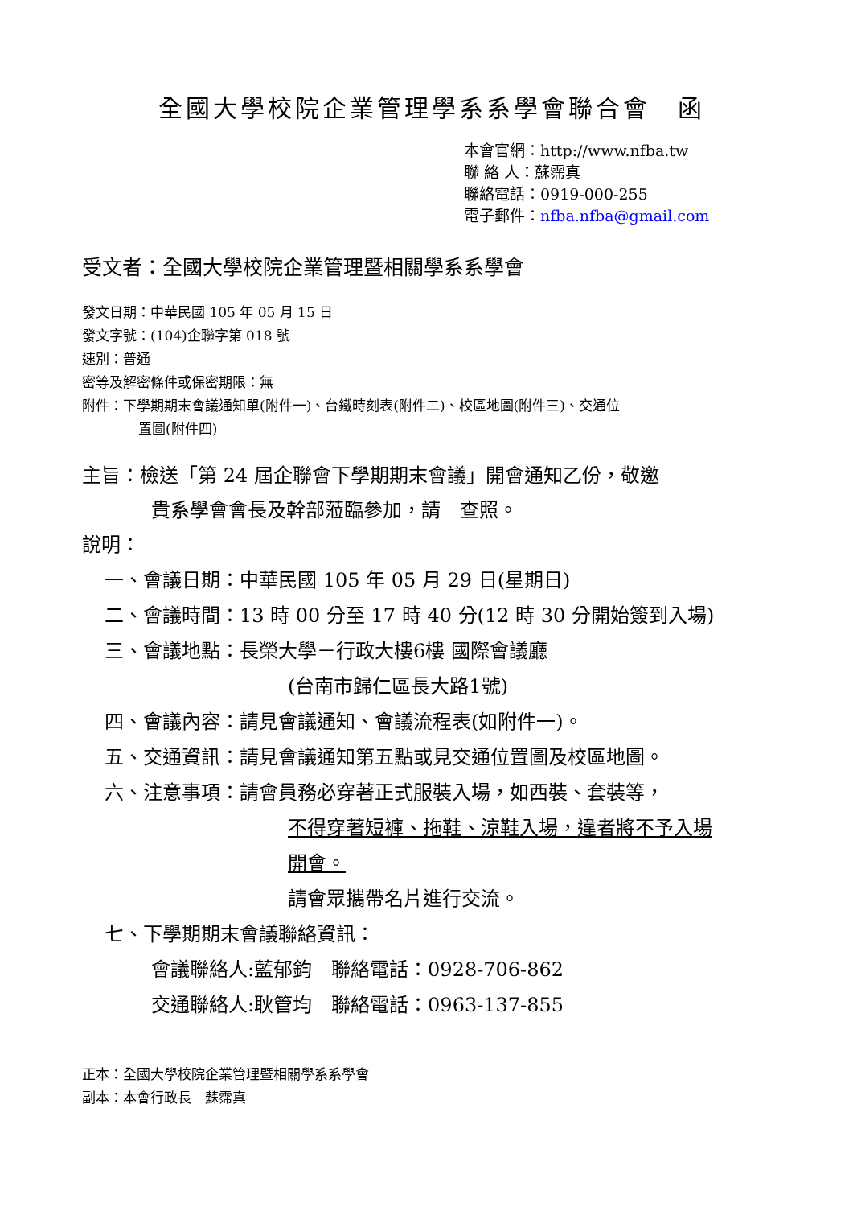全國大學校院企業管理學系系學會聯合會　函
本會官網：http://www.nfba.tw
聯 絡 人：蘇霈真
聯絡電話：0919-000-255
電子郵件：nfba.nfba@gmail.com
受文者：全國大學校院企業管理暨相關學系系學會
發文日期：中華民國 105 年 05 月 15 日
發文字號：(104)企聯字第 018 號
速別：普通
密等及解密條件或保密期限：無
附件：下學期期末會議通知單(附件一)、台鐵時刻表(附件二)、校區地圖(附件三)、交通位
置圖(附件四)
主旨：檢送「第 24 屆企聯會下學期期末會議」開會通知乙份，敬邀
貴系學會會長及幹部蒞臨參加，請　查照。
說明：
一、會議日期：中華民國 105 年 05 月 29 日(星期日)
二、會議時間：13 時 00 分至 17 時 40 分(12 時 30 分開始簽到入場)
三、會議地點：長榮大學－行政大樓6樓 國際會議廳
(台南市歸仁區長大路1號)
四、會議內容：請見會議通知、會議流程表(如附件一)。
五、交通資訊：請見會議通知第五點或見交通位置圖及校區地圖。
六、注意事項：請會員務必穿著正式服裝入場，如西裝、套裝等，
不得穿著短褲、拖鞋、涼鞋入場，違者將不予入場
開會。
請會眾攜帶名片進行交流。
七、下學期期末會議聯絡資訊：
會議聯絡人:藍郁鈞　聯絡電話：0928-706-862
交通聯絡人:耿管均　聯絡電話：0963-137-855
正本：全國大學校院企業管理暨相關學系系學會
副本：本會行政長　蘇霈真